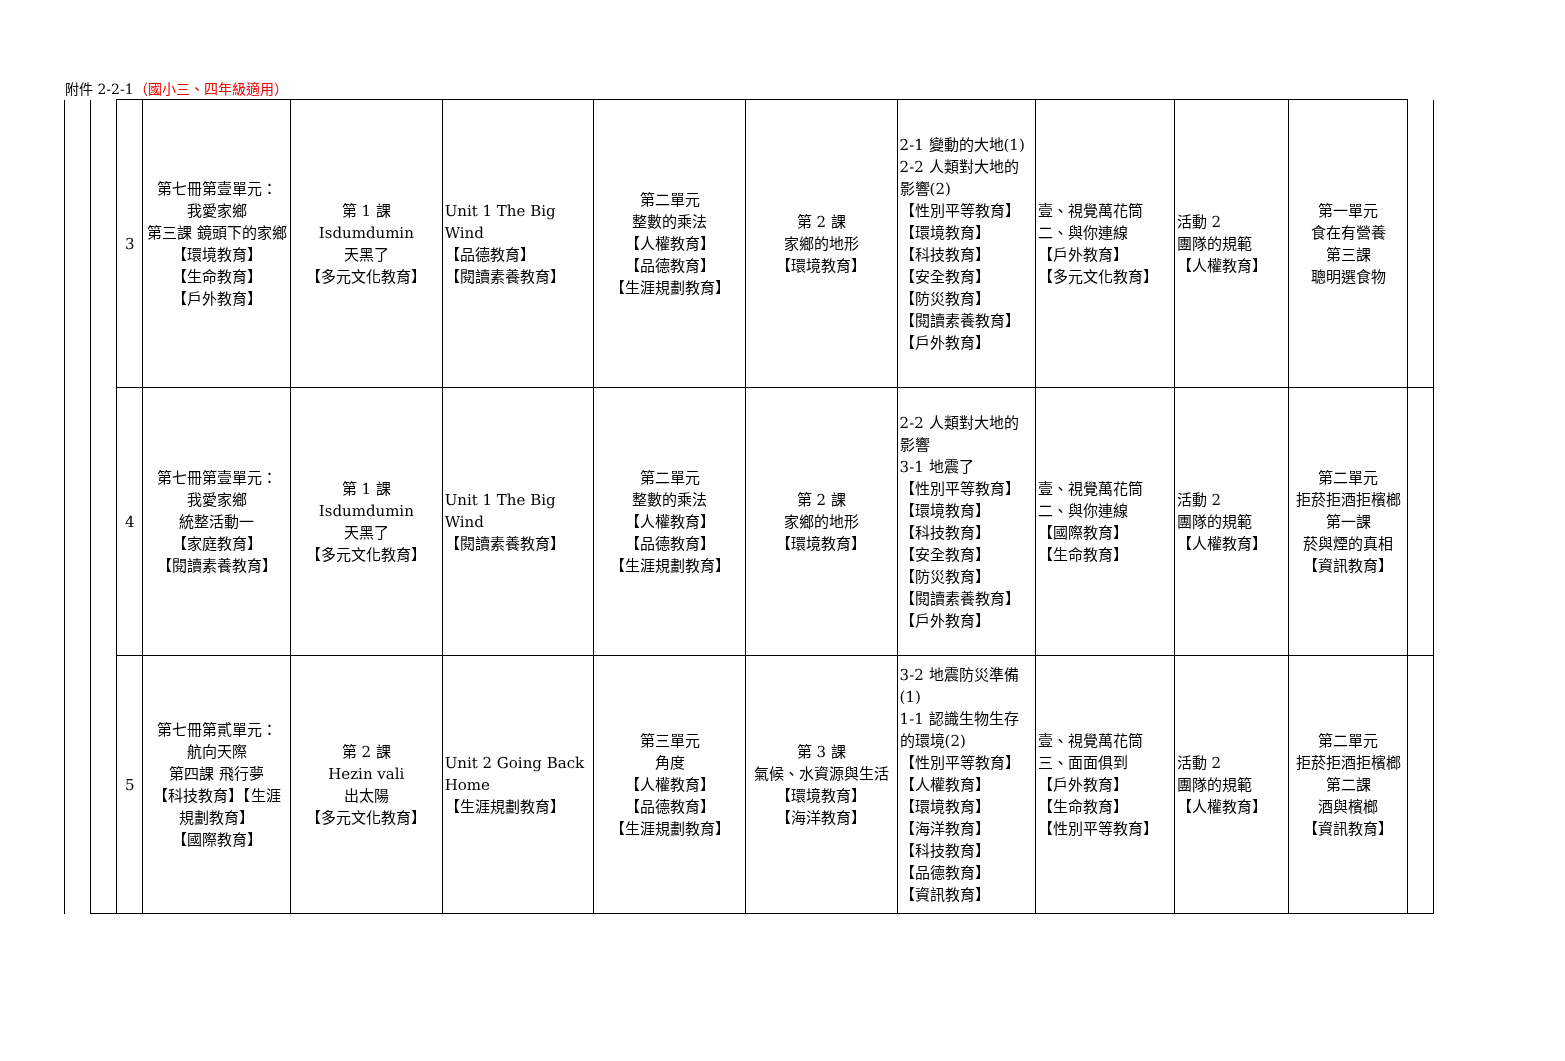附件 2-2-1（國小三、四年級適用）
| | | 3 | 第七冊第壹單元： 我愛家鄉 第三課 鏡頭下的家鄉 【環境教育】 【生命教育】 【戶外教育】 | 第 1 課 Isdumdumin 天黑了 【多元文化教育】 | Unit 1 The Big Wind 【品德教育】 【閱讀素養教育】 | 第二單元 整數的乘法 【人權教育】 【品德教育】 【生涯規劃教育】 | 第 2 課 家鄉的地形 【環境教育】 | 2-1 變動的大地(1) 2-2 人類對大地的影響(2) 【性別平等教育】 【環境教育】 【科技教育】 【安全教育】 【防災教育】 【閱讀素養教育】 【戶外教育】 | 壹、視覺萬花筒 二、與你連線 【戶外教育】 【多元文化教育】 | 活動 2 團隊的規範 【人權教育】 | 第一單元 食在有營養 第三課 聰明選食物 | |
| | | 4 | 第七冊第壹單元： 我愛家鄉 統整活動一 【家庭教育】 【閱讀素養教育】 | 第 1 課 Isdumdumin 天黑了 【多元文化教育】 | Unit 1 The Big Wind 【閱讀素養教育】 | 第二單元 整數的乘法 【人權教育】 【品德教育】 【生涯規劃教育】 | 第 2 課 家鄉的地形 【環境教育】 | 2-2 人類對大地的影響 3-1 地震了 【性別平等教育】 【環境教育】 【科技教育】 【安全教育】 【防災教育】 【閱讀素養教育】 【戶外教育】 | 壹、視覺萬花筒 二、與你連線 【國際教育】 【生命教育】 | 活動 2 團隊的規範 【人權教育】 | 第二單元 拒菸拒酒拒檳榔 第一課 菸與煙的真相 【資訊教育】 | |
| | | 5 | 第七冊第貳單元： 航向天際 第四課 飛行夢 【科技教育】【生涯規劃教育】 【國際教育】 | 第 2 課 Hezin vali 出太陽 【多元文化教育】 | Unit 2 Going Back Home 【生涯規劃教育】 | 第三單元 角度 【人權教育】 【品德教育】 【生涯規劃教育】 | 第 3 課 氣候、水資源與生活 【環境教育】 【海洋教育】 | 3-2 地震防災準備(1) 1-1 認識生物生存的環境(2) 【性別平等教育】 【人權教育】 【環境教育】 【海洋教育】 【科技教育】 【品德教育】 【資訊教育】 | 壹、視覺萬花筒 三、面面俱到 【戶外教育】 【生命教育】 【性別平等教育】 | 活動 2 團隊的規範 【人權教育】 | 第二單元 拒菸拒酒拒檳榔 第二課 酒與檳榔 【資訊教育】 | |